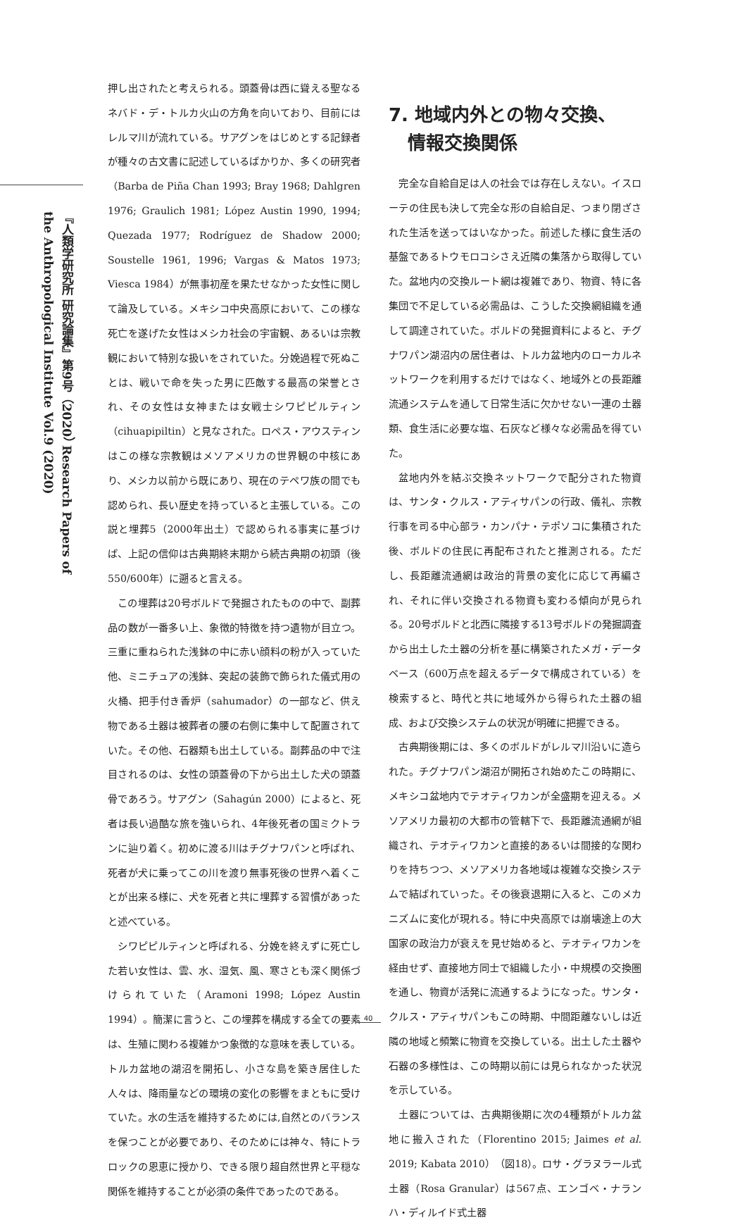『人類学研究所 研究論集』第9号（2020） Research Papers of the Anthropological Institute Vol.9 (2020)
押し出されたと考えられる。頭蓋骨は西に聳える聖なるネバド・デ・トルカ火山の方角を向いており、目前にはレルマ川が流れている。サアグンをはじめとする記録者が種々の古文書に記述しているばかりか、多くの研究者（Barba de Piña Chan 1993; Bray 1968; Dahlgren 1976; Graulich 1981; López Austin 1990, 1994; Quezada 1977; Rodríguez de Shadow 2000; Soustelle 1961, 1996; Vargas & Matos 1973; Viesca 1984）が無事初産を果たせなかった女性に関して論及している。メキシコ中央高原において、この様な死亡を遂げた女性はメシカ社会の宇宙観、あるいは宗教観において特別な扱いをされていた。分娩過程で死ぬことは、戦いで命を失った男に匹敵する最高の栄誉とされ、その女性は女神または女戦士シワピピルティン（cihuapipiltin）と見なされた。ロペス・アウスティンはこの様な宗教観はメソアメリカの世界観の中核にあり、メシカ以前から既にあり、現在のテペワ族の間でも認められ、長い歴史を持っていると主張している。この説と埋葬5（2000年出土）で認められる事実に基づけば、上記の信仰は古典期終末期から続古典期の初頭（後550/600年）に遡ると言える。
この埋葬は20号ボルドで発掘されたものの中で、副葬品の数が一番多い上、象徴的特徴を持つ遺物が目立つ。三重に重ねられた浅鉢の中に赤い顔料の粉が入っていた他、ミニチュアの浅鉢、突起の装飾で飾られた儀式用の火桶、把手付き香炉（sahumador）の一部など、供え物である土器は被葬者の腰の右側に集中して配置されていた。その他、石器類も出土している。副葬品の中で注目されるのは、女性の頭蓋骨の下から出土した犬の頭蓋骨であろう。サアグン（Sahagún 2000）によると、死者は長い過酷な旅を強いられ、4年後死者の国ミクトランに辿り着く。初めに渡る川はチグナワパンと呼ばれ、死者が犬に乗ってこの川を渡り無事死後の世界へ着くことが出来る様に、犬を死者と共に埋葬する習慣があったと述べている。
シワピピルティンと呼ばれる、分娩を終えずに死亡した若い女性は、雲、水、湿気、風、寒さとも深く関係づけられていた（Aramoni 1998; López Austin 1994）。簡潔に言うと、この埋葬を構成する全ての要素は、生殖に関わる複雑かつ象徴的な意味を表している。トルカ盆地の湖沼を開拓し、小さな島を築き居住した人々は、降雨量などの環境の変化の影響をまともに受けていた。水の生活を維持するためには,自然とのバランスを保つことが必要であり、そのためには神々、特にトラロックの恩恵に授かり、できる限り超自然世界と平穏な関係を維持することが必須の条件であったのである。
7. 地域内外との物々交換、
情報交換関係
完全な自給自足は人の社会では存在しえない。イスローテの住民も決して完全な形の自給自足、つまり閉ざされた生活を送ってはいなかった。前述した様に食生活の基盤であるトウモロコシさえ近隣の集落から取得していた。盆地内の交換ルート網は複雑であり、物資、特に各集団で不足している必需品は、こうした交換網組織を通して調達されていた。ボルドの発掘資料によると、チグナワパン湖沼内の居住者は、トルカ盆地内のローカルネットワークを利用するだけではなく、地域外との長距離流通システムを通して日常生活に欠かせない一連の土器類、食生活に必要な塩、石灰など様々な必需品を得ていた。
盆地内外を結ぶ交換ネットワークで配分された物資は、サンタ・クルス・アティサパンの行政、儀礼、宗教行事を司る中心部ラ・カンパナ・テポソコに集積された後、ボルドの住民に再配布されたと推測される。ただし、長距離流通網は政治的背景の変化に応じて再編され、それに伴い交換される物資も変わる傾向が見られる。20号ボルドと北西に隣接する13号ボルドの発掘調査から出土した土器の分析を基に構築されたメガ・データベース（600万点を超えるデータで構成されている）を検索すると、時代と共に地域外から得られた土器の組成、および交換システムの状況が明確に把握できる。
古典期後期には、多くのボルドがレルマ川沿いに造られた。チグナワパン湖沼が開拓され始めたこの時期に、メキシコ盆地内でテオティワカンが全盛期を迎える。メソアメリカ最初の大都市の管轄下で、長距離流通網が組織され、テオティワカンと直接的あるいは間接的な関わりを持ちつつ、メソアメリカ各地域は複雑な交換システムで結ばれていった。その後衰退期に入ると、このメカニズムに変化が現れる。特に中央高原では崩壊途上の大国家の政治力が衰えを見せ始めると、テオティワカンを経由せず、直接地方同士で組織した小・中規模の交換圏を通し、物資が活発に流通するようになった。サンタ・クルス・アティサパンもこの時期、中間距離ないしは近隣の地域と頻繁に物資を交換している。出土した土器や石器の多様性は、この時期以前には見られなかった状況を示している。
土器については、古典期後期に次の4種類がトルカ盆地に搬入された（Florentino 2015; Jaimes et al. 2019; Kabata 2010）（図18）。ロサ・グラヌラール式土器（Rosa Granular）は567点、エンゴベ・ナランハ・ディルイド式土器
40